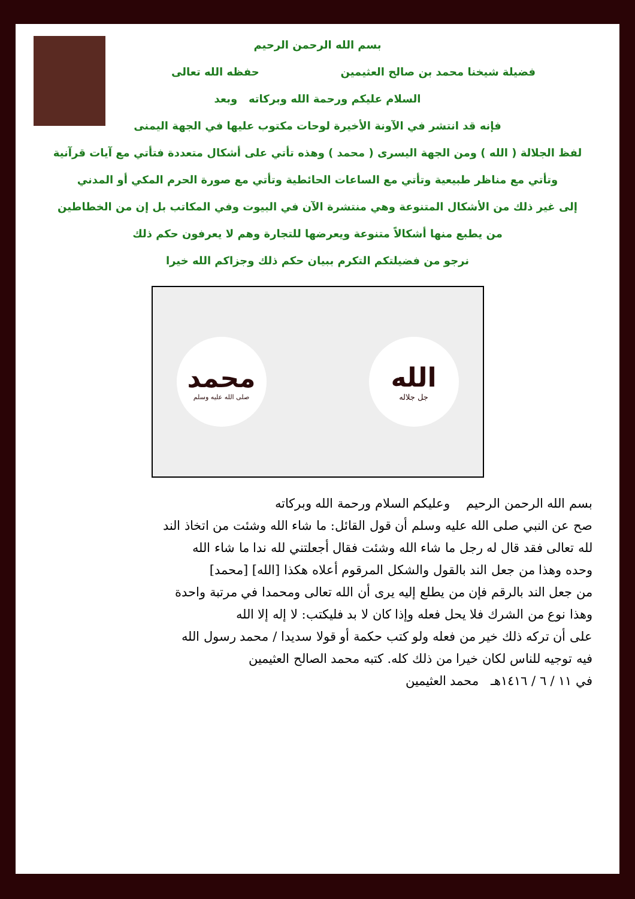بسم الله الرحمن الرحيم
فضيلة شيخنا محمد بن صالح العثيمين حفظه الله تعالى
السلام عليكم ورحمة الله وبركاته وبعد
فإنه قد انتشر في الآونة الأخيرة لوحات مكتوب عليها في الجهة اليمنى
لفظ الجلالة ( الله ) ومن الجهة اليسرى ( محمد ) وهذه تأتي على أشكال متعددة فتأتي مع آيات قرآنية
وتأتي مع مناظر طبيعية وتأتي مع الساعات الحائطية وتأتي مع صورة الحرم المكي أو المدني
إلى غير ذلك من الأشكال المتنوعة وهي منتشرة الآن في البيوت وفي المكاتب بل إن من الخطاطين
من يطبع منها أشكالاً متنوعة ويعرضها للتجارة وهم لا يعرفون حكم ذلك
نرجو من فضيلتكم التكرم ببيان حكم ذلك وجزاكم الله خيرا
محمد
صلى الله عليه وسلم
الله
جل جلاله
بسم الله الرحمن الرحيم وعليكم السلام ورحمة الله وبركاته
صح عن النبي صلى الله عليه وسلم أن قول القائل: ما شاء الله وشئت من اتخاذ الند
لله تعالى فقد قال له رجل ما شاء الله وشئت فقال أجعلتني لله ندا ما شاء الله
وحده وهذا من جعل الند بالقول والشكل المرقوم أعلاه هكذا [الله] [محمد]
من جعل الند بالرقم فإن من يطلع إليه يرى أن الله تعالى ومحمدا في مرتبة واحدة
وهذا نوع من الشرك فلا يحل فعله وإذا كان لا بد فليكتب: لا إله إلا الله
على أن تركه ذلك خير من فعله ولو كتب حكمة أو قولا سديدا / محمد رسول الله
فيه توجيه للناس لكان خيرا من ذلك كله. كتبه محمد الصالح العثيمين
في ١١ / ٦ / ١٤١٦هـ محمد العثيمين